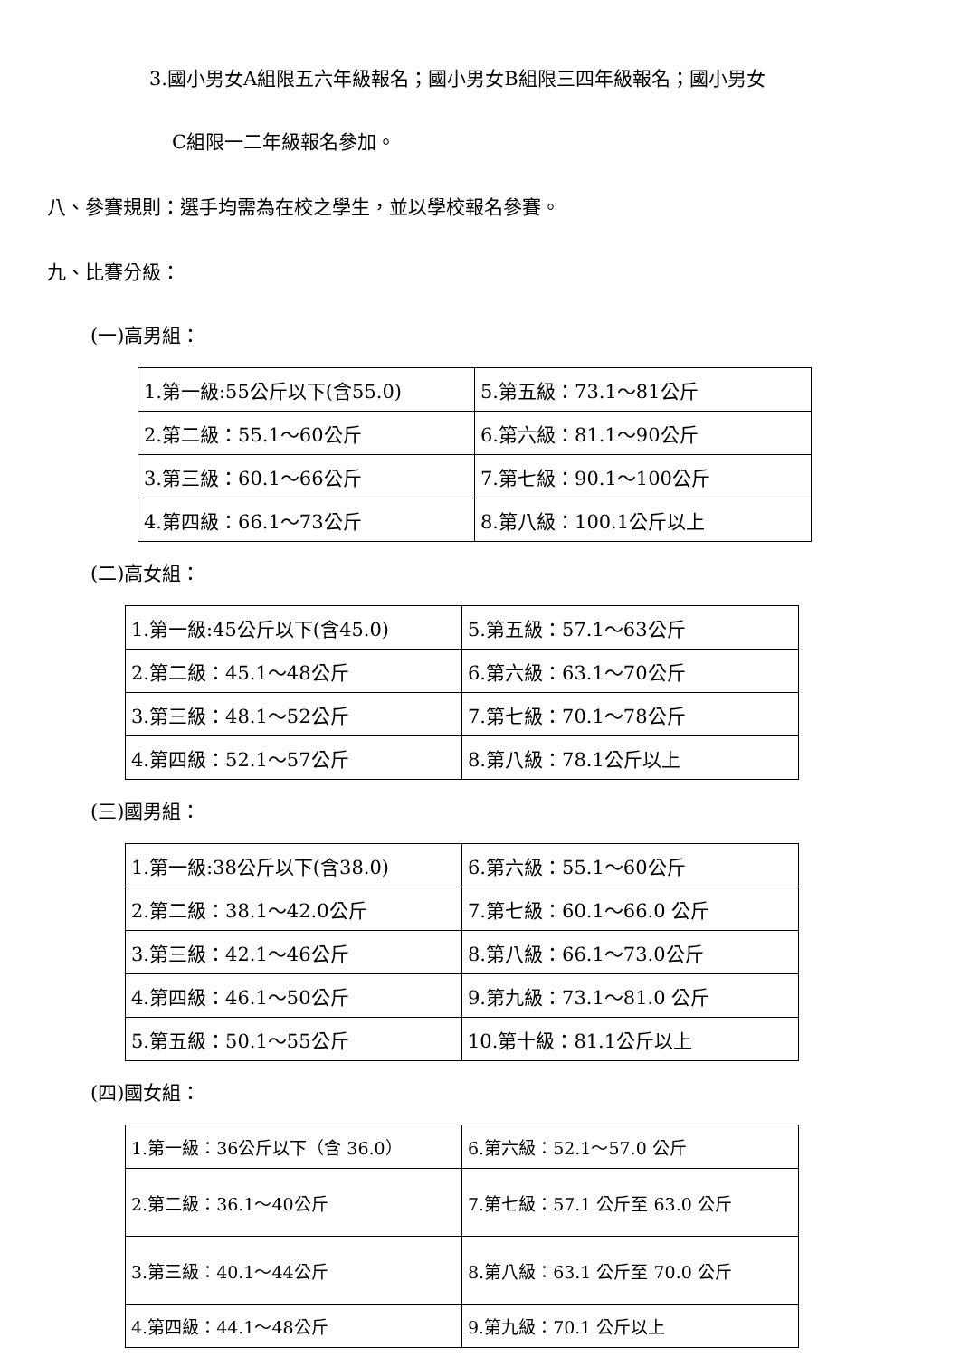3.國小男女A組限五六年級報名；國小男女B組限三四年級報名；國小男女
C組限一二年級報名參加。
八、參賽規則：選手均需為在校之學生，並以學校報名參賽。
九、比賽分級：
(一)高男組：
| 1.第一級:55公斤以下(含55.0) | 5.第五級：73.1～81公斤 |
| 2.第二級：55.1～60公斤 | 6.第六級：81.1～90公斤 |
| 3.第三級：60.1～66公斤 | 7.第七級：90.1～100公斤 |
| 4.第四級：66.1～73公斤 | 8.第八級：100.1公斤以上 |
(二)高女組：
| 1.第一級:45公斤以下(含45.0) | 5.第五級：57.1～63公斤 |
| 2.第二級：45.1～48公斤 | 6.第六級：63.1～70公斤 |
| 3.第三級：48.1～52公斤 | 7.第七級：70.1～78公斤 |
| 4.第四級：52.1～57公斤 | 8.第八級：78.1公斤以上 |
(三)國男組：
| 1.第一級:38公斤以下(含38.0) | 6.第六級：55.1～60公斤 |
| 2.第二級：38.1～42.0公斤 | 7.第七級：60.1～66.0 公斤 |
| 3.第三級：42.1～46公斤 | 8.第八級：66.1～73.0公斤 |
| 4.第四級：46.1～50公斤 | 9.第九級：73.1～81.0 公斤 |
| 5.第五級：50.1～55公斤 | 10.第十級：81.1公斤以上 |
(四)國女組：
| 1.第一級：36公斤以下（含 36.0） | 6.第六級：52.1～57.0 公斤 |
| 2.第二級：36.1～40公斤 | 7.第七級：57.1 公斤至 63.0 公斤 |
| 3.第三級：40.1～44公斤 | 8.第八級：63.1 公斤至 70.0 公斤 |
| 4.第四級：44.1～48公斤 | 9.第九級：70.1 公斤以上 |